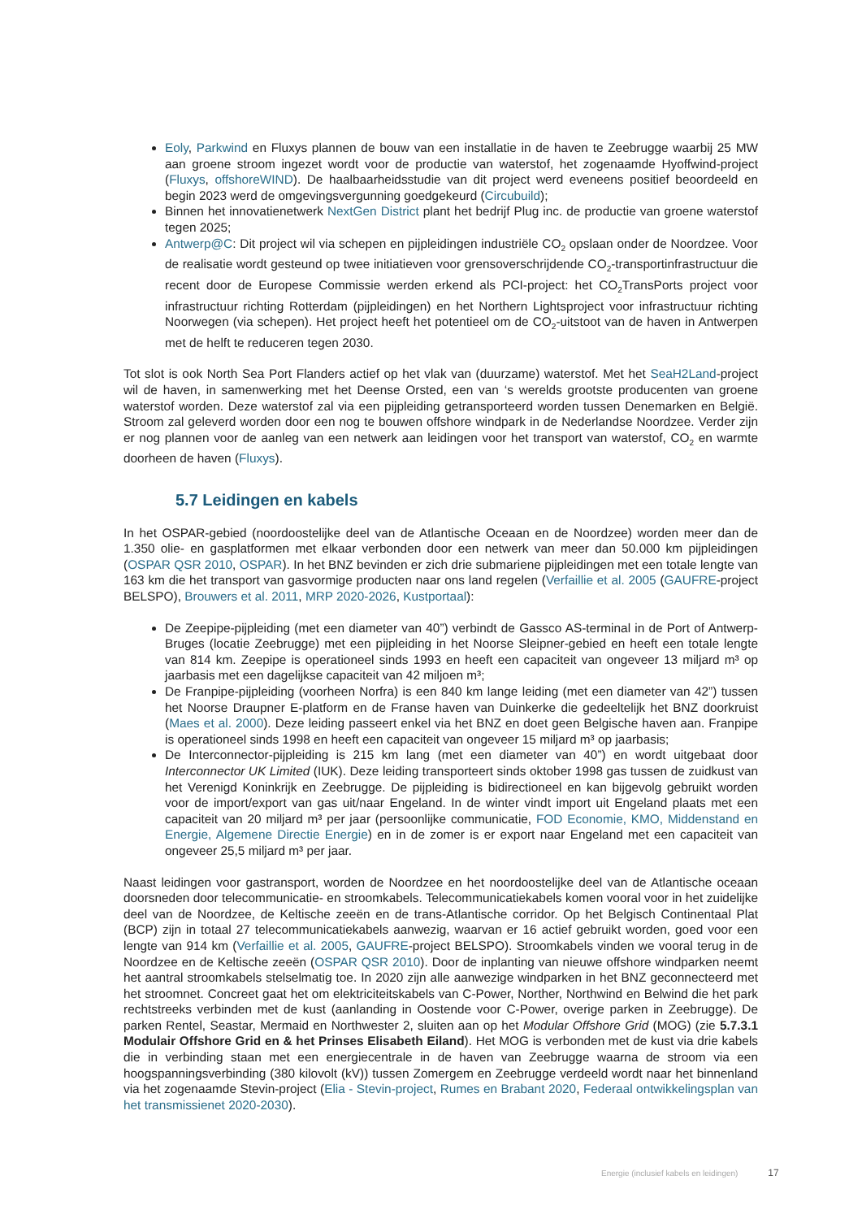Eoly, Parkwind en Fluxys plannen de bouw van een installatie in de haven te Zeebrugge waarbij 25 MW aan groene stroom ingezet wordt voor de productie van waterstof, het zogenaamde Hyoffwind-project (Fluxys, offshoreWIND). De haalbaarheidsstudie van dit project werd eveneens positief beoordeeld en begin 2023 werd de omgevingsvergunning goedgekeurd (Circubuild);
Binnen het innovatienetwerk NextGen District plant het bedrijf Plug inc. de productie van groene waterstof tegen 2025;
Antwerp@C: Dit project wil via schepen en pijpleidingen industriële CO<sub>2</sub> opslaan onder de Noordzee. Voor de realisatie wordt gesteund op twee initiatieven voor grensoverschrijdende CO<sub>2</sub>-transportinfrastructuur die recent door de Europese Commissie werden erkend als PCI-project: het CO<sub>2</sub>TransPorts project voor infrastructuur richting Rotterdam (pijpleidingen) en het Northern Lightsproject voor infrastructuur richting Noorwegen (via schepen). Het project heeft het potentieel om de CO<sub>2</sub>-uitstoot van de haven in Antwerpen met de helft te reduceren tegen 2030.
Tot slot is ook North Sea Port Flanders actief op het vlak van (duurzame) waterstof. Met het SeaH2Land-project wil de haven, in samenwerking met het Deense Orsted, een van ‘s werelds grootste producenten van groene waterstof worden. Deze waterstof zal via een pijpleiding getransporteerd worden tussen Denemarken en België. Stroom zal geleverd worden door een nog te bouwen offshore windpark in de Nederlandse Noordzee. Verder zijn er nog plannen voor de aanleg van een netwerk aan leidingen voor het transport van waterstof, CO<sub>2</sub> en warmte doorheen de haven (Fluxys).
5.7 Leidingen en kabels
In het OSPAR-gebied (noordoostelijke deel van de Atlantische Oceaan en de Noordzee) worden meer dan de 1.350 olie- en gasplatformen met elkaar verbonden door een netwerk van meer dan 50.000 km pijpleidingen (OSPAR QSR 2010, OSPAR). In het BNZ bevinden er zich drie submariene pijpleidingen met een totale lengte van 163 km die het transport van gasvormige producten naar ons land regelen (Verfaillie et al. 2005 (GAUFRE-project BELSPO), Brouwers et al. 2011, MRP 2020-2026, Kustportaal):
De Zeepipe-pijpleiding (met een diameter van 40”) verbindt de Gassco AS-terminal in de Port of Antwerp-Bruges (locatie Zeebrugge) met een pijpleiding in het Noorse Sleipner-gebied en heeft een totale lengte van 814 km. Zeepipe is operationeel sinds 1993 en heeft een capaciteit van ongeveer 13 miljard m³ op jaarbasis met een dagelijkse capaciteit van 42 miljoen m³;
De Franpipe-pijpleiding (voorheen Norfra) is een 840 km lange leiding (met een diameter van 42”) tussen het Noorse Draupner E-platform en de Franse haven van Duinkerke die gedeeltelijk het BNZ doorkruist (Maes et al. 2000). Deze leiding passeert enkel via het BNZ en doet geen Belgische haven aan. Franpipe is operationeel sinds 1998 en heeft een capaciteit van ongeveer 15 miljard m³ op jaarbasis;
De Interconnector-pijpleiding is 215 km lang (met een diameter van 40”) en wordt uitgebaat door Interconnector UK Limited (IUK). Deze leiding transporteert sinds oktober 1998 gas tussen de zuidkust van het Verenigd Koninkrijk en Zeebrugge. De pijpleiding is bidirectioneel en kan bijgevolg gebruikt worden voor de import/export van gas uit/naar Engeland. In de winter vindt import uit Engeland plaats met een capaciteit van 20 miljard m³ per jaar (persoonlijke communicatie, FOD Economie, KMO, Middenstand en Energie, Algemene Directie Energie) en in de zomer is er export naar Engeland met een capaciteit van ongeveer 25,5 miljard m³ per jaar.
Naast leidingen voor gastransport, worden de Noordzee en het noordoostelijke deel van de Atlantische oceaan doorsneden door telecommunicatie- en stroomkabels. Telecommunicatiekabels komen vooral voor in het zuidelijke deel van de Noordzee, de Keltische zeeën en de trans-Atlantische corridor. Op het Belgisch Continentaal Plat (BCP) zijn in totaal 27 telecommunicatiekabels aanwezig, waarvan er 16 actief gebruikt worden, goed voor een lengte van 914 km (Verfaillie et al. 2005, GAUFRE-project BELSPO). Stroomkabels vinden we vooral terug in de Noordzee en de Keltische zeeën (OSPAR QSR 2010). Door de inplanting van nieuwe offshore windparken neemt het aantral stroomkabels stelselmatig toe. In 2020 zijn alle aanwezige windparken in het BNZ geconnecteerd met het stroomnet. Concreet gaat het om elektriciteitskabels van C-Power, Norther, Northwind en Belwind die het park rechtstreeks verbinden met de kust (aanlanding in Oostende voor C-Power, overige parken in Zeebrugge). De parken Rentel, Seastar, Mermaid en Northwester 2, sluiten aan op het Modular Offshore Grid (MOG) (zie 5.7.3.1 Modulair Offshore Grid en & het Prinses Elisabeth Eiland). Het MOG is verbonden met de kust via drie kabels die in verbinding staan met een energiecentrale in de haven van Zeebrugge waarna de stroom via een hoogspanningsverbinding (380 kilovolt (kV)) tussen Zomergem en Zeebrugge verdeeld wordt naar het binnenland via het zogenaamde Stevin-project (Elia - Stevin-project, Rumes en Brabant 2020, Federaal ontwikkelingsplan van het transmissienet 2020-2030).
Energie (inclusief kabels en leidingen) 17